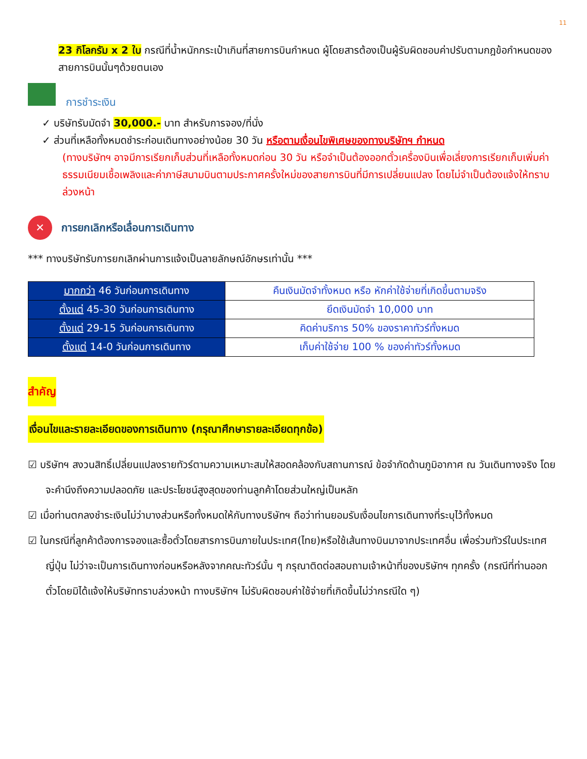11
23 กิโลกรัม x 2 ใบ กรณีที่น้ำหนักกระเป๋าเกินที่สายการบินกำหนด ผู้โดยสารต้องเป็นผู้รับผิดชอบค่าปรับตามกฎข้อกำหนดของสายการบินนั้นๆด้วยตนเอง
การชำระเงิน
✓ บริษัทรับมัดจำ 30,000.- บาท สำหรับการจอง/ที่นั่ง
✓ ส่วนที่เหลือทั้งหมดชำระก่อนเดินทางอย่างน้อย 30 วัน หรือตามเงื่อนไขพิเศษของทางบริษัทฯ กำหนด
(ทางบริษัทฯ อาจมีการเรียกเก็บส่วนที่เหลือทั้งหมดก่อน 30 วัน หรือจำเป็นต้องออกตั๋วเครื่องบินเพื่อเลี่ยงการเรียกเก็บเพิ่มค่าธรรมเนียมเชื้อเพลิงและค่าภาษีสนามบินตามประกาศครั้งใหม่ของสายการบินที่มีการเปลี่ยนแปลง โดยไม่จำเป็นต้องแจ้งให้ทราบล่วงหน้า
✕ การยกเลิกหรือเลื่อนการเดินทาง
*** ทางบริษัทรับการยกเลิกผ่านการแจ้งเป็นลายลักษณ์อักษรเท่านั้น ***
| มากกว่า 46 วันก่อนการเดินทาง | คืนเงินมัดจำทั้งหมด หรือ หักค่าใช้จ่ายที่เกิดขึ้นตามจริง |
| ตั้งแต่ 45-30 วันก่อนการเดินทาง | ยึดเงินมัดจำ 10,000 บาท |
| ตั้งแต่ 29-15 วันก่อนการเดินทาง | คิดค่าบริการ 50% ของราคาทัวร์ทั้งหมด |
| ตั้งแต่ 14-0 วันก่อนการเดินทาง | เก็บค่าใช้จ่าย 100 % ของค่าทัวร์ทั้งหมด |
สำคัญ
เงื่อนไขและรายละเอียดของการเดินทาง (กรุณาศึกษารายละเอียดทุกข้อ)
☑ บริษัทฯ สงวนสิทธิ์เปลี่ยนแปลงรายทัวร์ตามความเหมาะสมให้สอดคล้องกับสถานการณ์ ข้อจำกัดด้านภูมิอากาศ ณ วันเดินทางจริง โดยจะคำนึงถึงความปลอดภัย และประโยชน์สูงสุดของท่านลูกค้าโดยส่วนใหญ่เป็นหลัก
☑ เมื่อท่านตกลงชำระเงินไม่ว่าบางส่วนหรือทั้งหมดให้กับทางบริษัทฯ ถือว่าท่านยอมรับเงื่อนไขการเดินทางที่ระบุไว้ทั้งหมด
☑ ในกรณีที่ลูกค้าต้องการจองและซื้อตั๋วโดยสารการบินภายในประเทศ(ไทย)หรือใช้เส้นทางบินมาจากประเทศอื่น เพื่อร่วมทัวร์ในประเทศญี่ปุ่น ไม่ว่าจะเป็นการเดินทางก่อนหรือหลังจากคณะทัวร์นั้น ๆ กรุณาติดต่อสอบถามเจ้าหน้าที่ของบริษัทฯ ทุกครั้ง (กรณีที่ท่านออกตั๋วโดยมิได้แจ้งให้บริษัททราบล่วงหน้า ทางบริษัทฯ ไม่รับผิดชอบค่าใช้จ่ายที่เกิดขึ้นไม่ว่ากรณีใด ๆ)